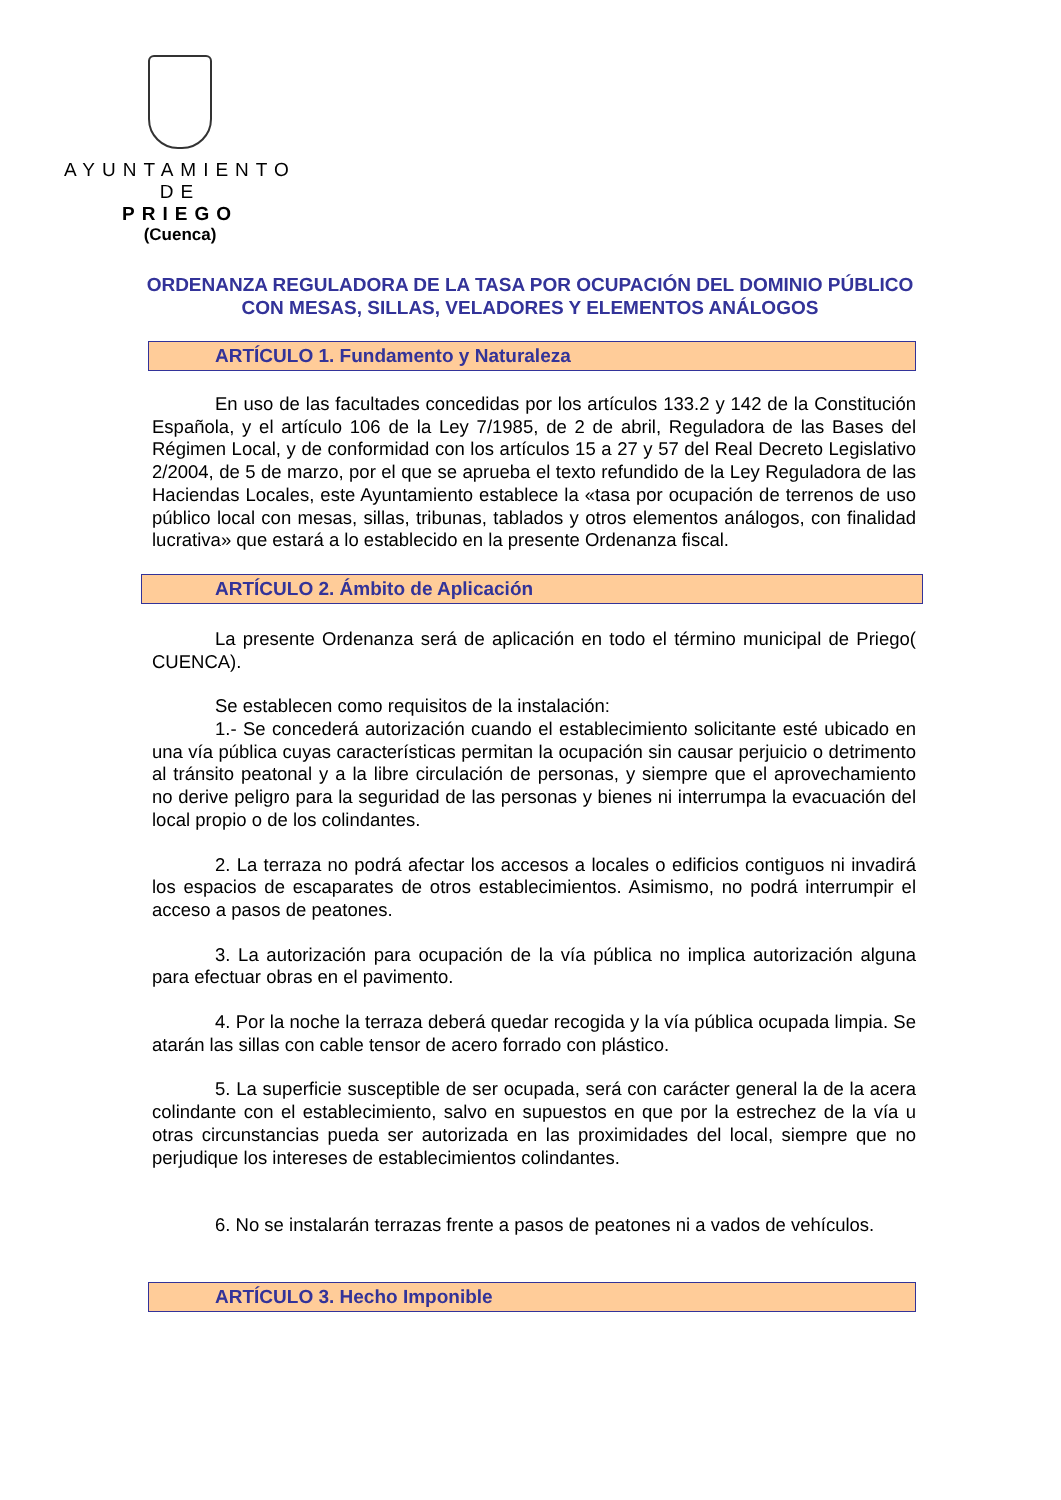AYUNTAMIENTO
DE
PRIEGO
(Cuenca)
ORDENANZA REGULADORA DE LA TASA POR OCUPACIÓN DEL DOMINIO PÚBLICO CON MESAS, SILLAS, VELADORES Y ELEMENTOS ANÁLOGOS
ARTÍCULO 1. Fundamento y Naturaleza
En uso de las facultades concedidas por los artículos 133.2 y 142 de la Constitución Española, y el artículo 106 de la Ley 7/1985, de 2 de abril, Reguladora de las Bases del Régimen Local, y de conformidad con los artículos 15 a 27 y 57 del Real Decreto Legislativo 2/2004, de 5 de marzo, por el que se aprueba el texto refundido de la Ley Reguladora de las Haciendas Locales, este Ayuntamiento establece la «tasa por ocupación de terrenos de uso público local con mesas, sillas, tribunas, tablados y otros elementos análogos, con finalidad lucrativa» que estará a lo establecido en la presente Ordenanza fiscal.
ARTÍCULO 2. Ámbito de Aplicación
La presente Ordenanza será de aplicación en todo el término municipal de Priego( CUENCA).
Se establecen como requisitos de la instalación:
1.- Se concederá autorización cuando el establecimiento solicitante esté ubicado en una vía pública cuyas características permitan la ocupación sin causar perjuicio o detrimento al tránsito peatonal y a la libre circulación de personas, y siempre que el aprovechamiento no derive peligro para la seguridad de las personas y bienes ni interrumpa la evacuación del local propio o de los colindantes.
2. La terraza no podrá afectar los accesos a locales o edificios contiguos ni invadirá los espacios de escaparates de otros establecimientos. Asimismo, no podrá interrumpir el acceso a pasos de peatones.
3. La autorización para ocupación de la vía pública no implica autorización alguna para efectuar obras en el pavimento.
4. Por la noche la terraza deberá quedar recogida y la vía pública ocupada limpia. Se atarán las sillas con cable tensor de acero forrado con plástico.
5. La superficie susceptible de ser ocupada, será con carácter general la de la acera colindante con el establecimiento, salvo en supuestos en que por la estrechez de la vía u otras circunstancias pueda ser autorizada en las proximidades del local, siempre que no perjudique los intereses de establecimientos colindantes.
6. No se instalarán terrazas frente a pasos de peatones ni a vados de vehículos.
ARTÍCULO 3. Hecho Imponible